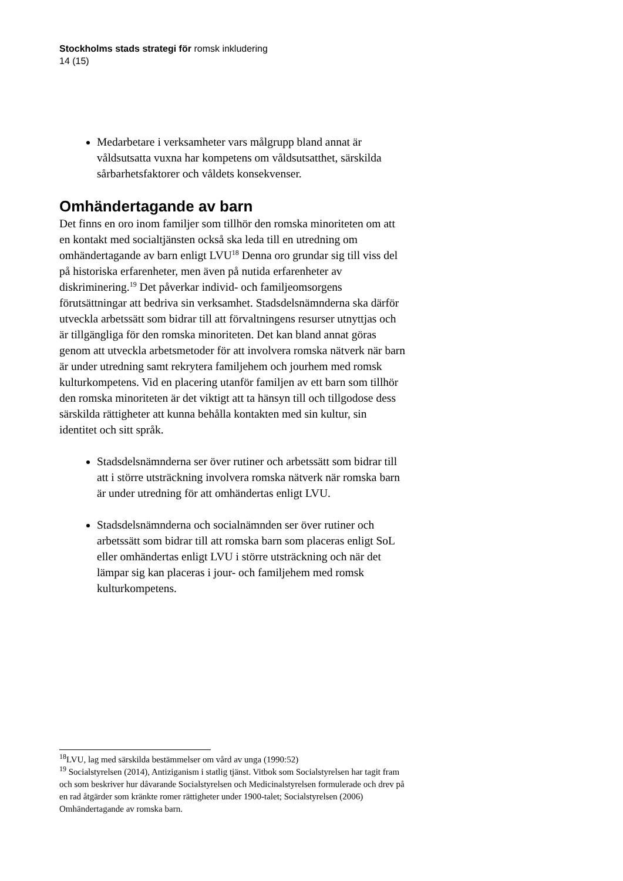Stockholms stads strategi för romsk inkludering
14 (15)
Medarbetare i verksamheter vars målgrupp bland annat är våldsutsatta vuxna har kompetens om våldsutsatthet, särskilda sårbarhetsfaktorer och våldets konsekvenser.
Omhändertagande av barn
Det finns en oro inom familjer som tillhör den romska minoriteten om att en kontakt med socialtjänsten också ska leda till en utredning om omhändertagande av barn enligt LVU<sup>18</sup> Denna oro grundar sig till viss del på historiska erfarenheter, men även på nutida erfarenheter av diskriminering.<sup>19</sup> Det påverkar individ- och familjeomsorgens förutsättningar att bedriva sin verksamhet. Stadsdelsnämnderna ska därför utveckla arbetssätt som bidrar till att förvaltningens resurser utnyttjas och är tillgängliga för den romska minoriteten. Det kan bland annat göras genom att utveckla arbetsmetoder för att involvera romska nätverk när barn är under utredning samt rekrytera familjehem och jourhem med romsk kulturkompetens. Vid en placering utanför familjen av ett barn som tillhör den romska minoriteten är det viktigt att ta hänsyn till och tillgodose dess särskilda rättigheter att kunna behålla kontakten med sin kultur, sin identitet och sitt språk.
Stadsdelsnämnderna ser över rutiner och arbetssätt som bidrar till att i större utsträckning involvera romska nätverk när romska barn är under utredning för att omhändertas enligt LVU.
Stadsdelsnämnderna och socialnämnden ser över rutiner och arbetssätt som bidrar till att romska barn som placeras enligt SoL eller omhändertas enligt LVU i större utsträckning och när det lämpar sig kan placeras i jour- och familjehem med romsk kulturkompetens.
<sup>18</sup> LVU, lag med särskilda bestämmelser om vård av unga (1990:52)
<sup>19</sup> Socialstyrelsen (2014), Antiziganism i statlig tjänst. Vitbok som Socialstyrelsen har tagit fram och som beskriver hur dåvarande Socialstyrelsen och Medicinalstyrelsen formulerade och drev på en rad åtgärder som kränkte romer rättigheter under 1900-talet; Socialstyrelsen (2006) Omhändertagande av romska barn.